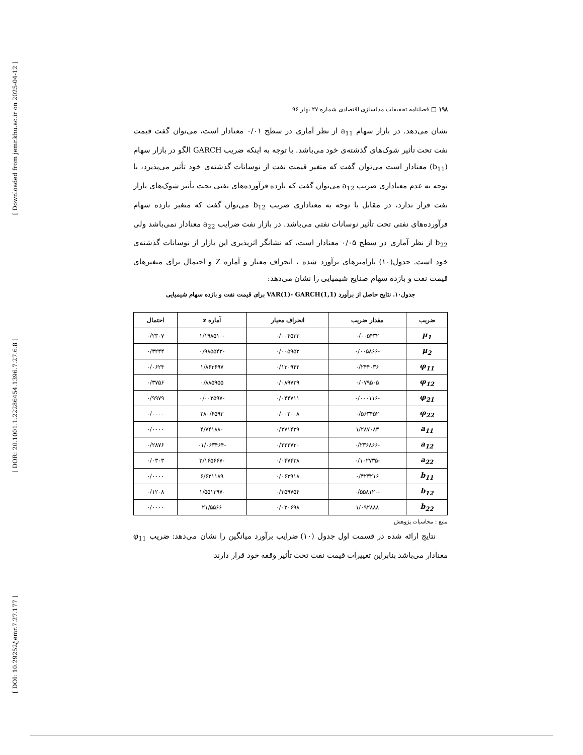[ Downloaded from jemr.khu.ac.ir on 2025-04-12 ]
[ DOR: 20.1001.1.22286454.1396.7.27.6.8 ]
[ DOI: 10.29252/jemr.7.27.177 ]
۱۹۸ □ فصلنامه تحقیقات مدلسازی اقتصادی شماره ۲۷ بهار ۹۶
نشان می‌دهد. در بازار سهام a<sub>11</sub> از نظر آماری در سطح ۰/۰۱ معنادار است، می‌توان گفت قیمت نفت تحت تأثیر شوک‌های گذشته‌ی خود می‌باشد. با توجه به اینکه ضریب GARCH الگو در بازار سهام (b<sub>11</sub>) معنادار است می‌توان گفت که متغیر قیمت نفت از نوسانات گذشته‌ی خود تأثیر می‌پذیرد، با توجه به عدم معناداری ضریب a<sub>12</sub> می‌توان گفت که بازده فرآورده‌های نفتی تحت تأثیر شوک‌های بازار نفت قرار ندارد، در مقابل با توجه به معناداری ضریب b<sub>12</sub> می‌توان گفت که متغیر بازده سهام فرآورده‌های نفتی تحت تأثیر نوسانات نفتی می‌باشد. در بازار نفت ضرایب a<sub>22</sub> معنادار نمی‌باشد ولی b<sub>22</sub> از نظر آماری در سطح ۰/۰۵ معنادار است، که نشانگر اثرپذیری این بازار از نوسانات گذشته‌ی خود است. جدول(۱۰) پارامترهای برآورد شده ، انحراف معیار و آماره Z و احتمال برای متغیرهای قیمت نفت و بازده سهام صنایع شیمیایی را نشان می‌دهد:
جدول۱۰. نتایج حاصل از برآورد VAR(1)- GARCH(1,1) برای قیمت نفت و بازده سهام شیمیایی
| ضریب | مقدار ضریب | انحراف معیار | آماره z | احتمال |
| --- | --- | --- | --- | --- |
| μ<sub>1</sub> | ۰/۰۰۵۴۳۲ | ۰/۰۰۴۵۳۳ | -۱/۱۹۸۵۱۰ | ۰/۲۳۰۷ |
| μ<sub>2</sub> | -۰/۰۰۵۸۶۶ | ۰/۰۰۵۹۵۲ | -۰/۹۸۵۵۴۳ | ۰/۳۲۴۴ |
| φ<sub>11</sub> | ۰/۲۴۴۰۳۶ | ۰/۱۳۰۹۴۲ | ۱/۸۶۳۶۹۷ | ۰/۰۶۲۴ |
| φ<sub>12</sub> | ۰/۰۷۹۵۰۵ | ۰/۰۸۹۷۳۹ | ۰/۸۸۵۹۵۵ | ۰/۳۷۵۶ |
| φ<sub>21</sub> | -۰/۰۰۰۱۱۶ | ۰/۰۴۴۷۱۱ | -۰/۰۰۲۵۹۷ | ۰/۹۹۷۹ |
| φ<sub>22</sub> | ۰/۵۶۳۴۵۲ | ۰/۰۰۲۰۰۸ | ۲۸۰/۶۵۹۳ | ۰/۰۰۰۰ |
| a<sub>11</sub> | ۱/۲۸۷۰۸۳ | ۰/۲۷۱۴۲۹ | ۴/۷۴۱۸۸۰ | ۰/۰۰۰۰ |
| a<sub>12</sub> | -۰/۲۳۶۸۶۶ | ۰/۲۲۲۷۳۰ | -۰۱/۰۶۳۴۶۴ | ۰/۲۸۷۶ |
| a<sub>22</sub> | -۰/۱۰۲۷۳۵ | ۰/۰۴۷۴۳۸ | -۲/۱۶۵۶۶۷ | ۰/۰۳۰۳ |
| b<sub>11</sub> | ۰/۴۲۳۲۱۶ | ۰/۰۶۳۹۱۸ | ۶/۶۲۱۱۸۹ | ۰/۰۰۰۰ |
| b<sub>12</sub> | -۰/۵۵۸۱۲۰ | ۰/۳۵۹۷۵۴ | -۱/۵۵۱۳۹۷ | ۰/۱۲۰۸ |
| b<sub>22</sub> | ۱/۰۹۲۸۸۸ | ۰/۰۲۰۶۹۸ | ۲۱/۵۵۶۶ | ۰/۰۰۰۰ |
منبع : محاسبات پژوهش
نتایج ارائه شده در قسمت اول جدول (۱۰) ضرایب برآورد میانگین را نشان می‌دهد: ضریب φ<sub>11</sub> معنادار می‌باشد بنابراین تغییرات قیمت نفت تحت تأثیر وقفه خود قرار دارند